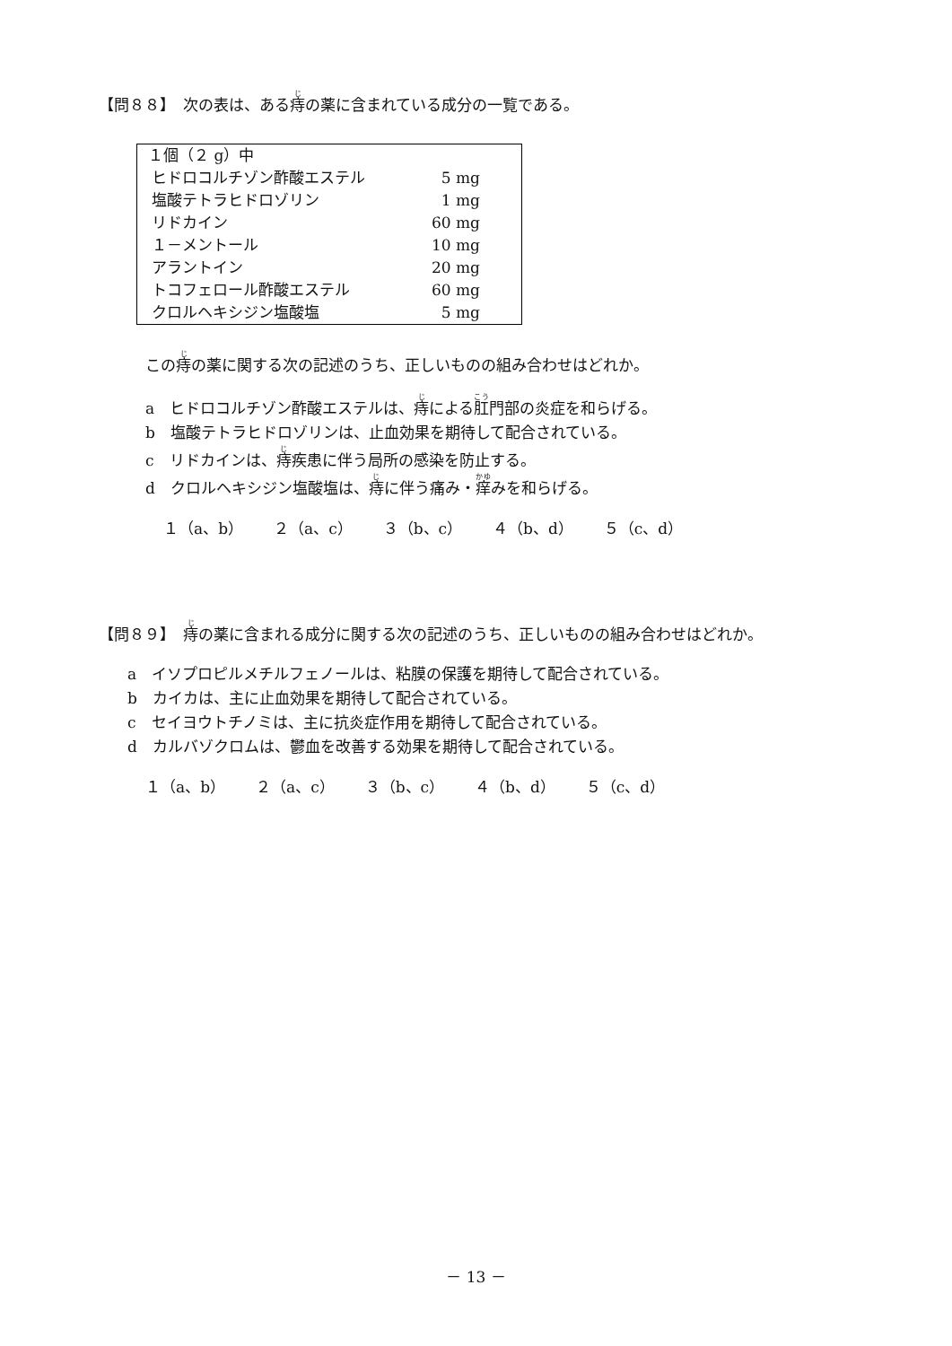【問８８】　次の表は、ある痔の薬に含まれている成分の一覧である。
| １個（２ g）中 | |
| ヒドロコルチゾン酢酸エステル | 5 mg |
| 塩酸テトラヒドロゾリン | 1 mg |
| リドカイン | 60 mg |
| １－メントール | 10 mg |
| アラントイン | 20 mg |
| トコフェロール酢酸エステル | 60 mg |
| クロルヘキシジン塩酸塩 | 5 mg |
この痔の薬に関する次の記述のうち、正しいものの組み合わせはどれか。
a　ヒドロコルチゾン酢酸エステルは、痔による肛門部の炎症を和らげる。
b　塩酸テトラヒドロゾリンは、止血効果を期待して配合されている。
c　リドカインは、痔疾患に伴う局所の感染を防止する。
d　クロルヘキシジン塩酸塩は、痔に伴う痛み・痒みを和らげる。
１（a、b）　　２（a、c）　　３（b、c）　　４（b、d）　　５（c、d）
【問８９】　痔の薬に含まれる成分に関する次の記述のうち、正しいものの組み合わせはどれか。
a　イソプロピルメチルフェノールは、粘膜の保護を期待して配合されている。
b　カイカは、主に止血効果を期待して配合されている。
c　セイヨウトチノミは、主に抗炎症作用を期待して配合されている。
d　カルバゾクロムは、鬱血を改善する効果を期待して配合されている。
１（a、b）　　２（a、c）　　３（b、c）　　４（b、d）　　５（c、d）
－ 13 －